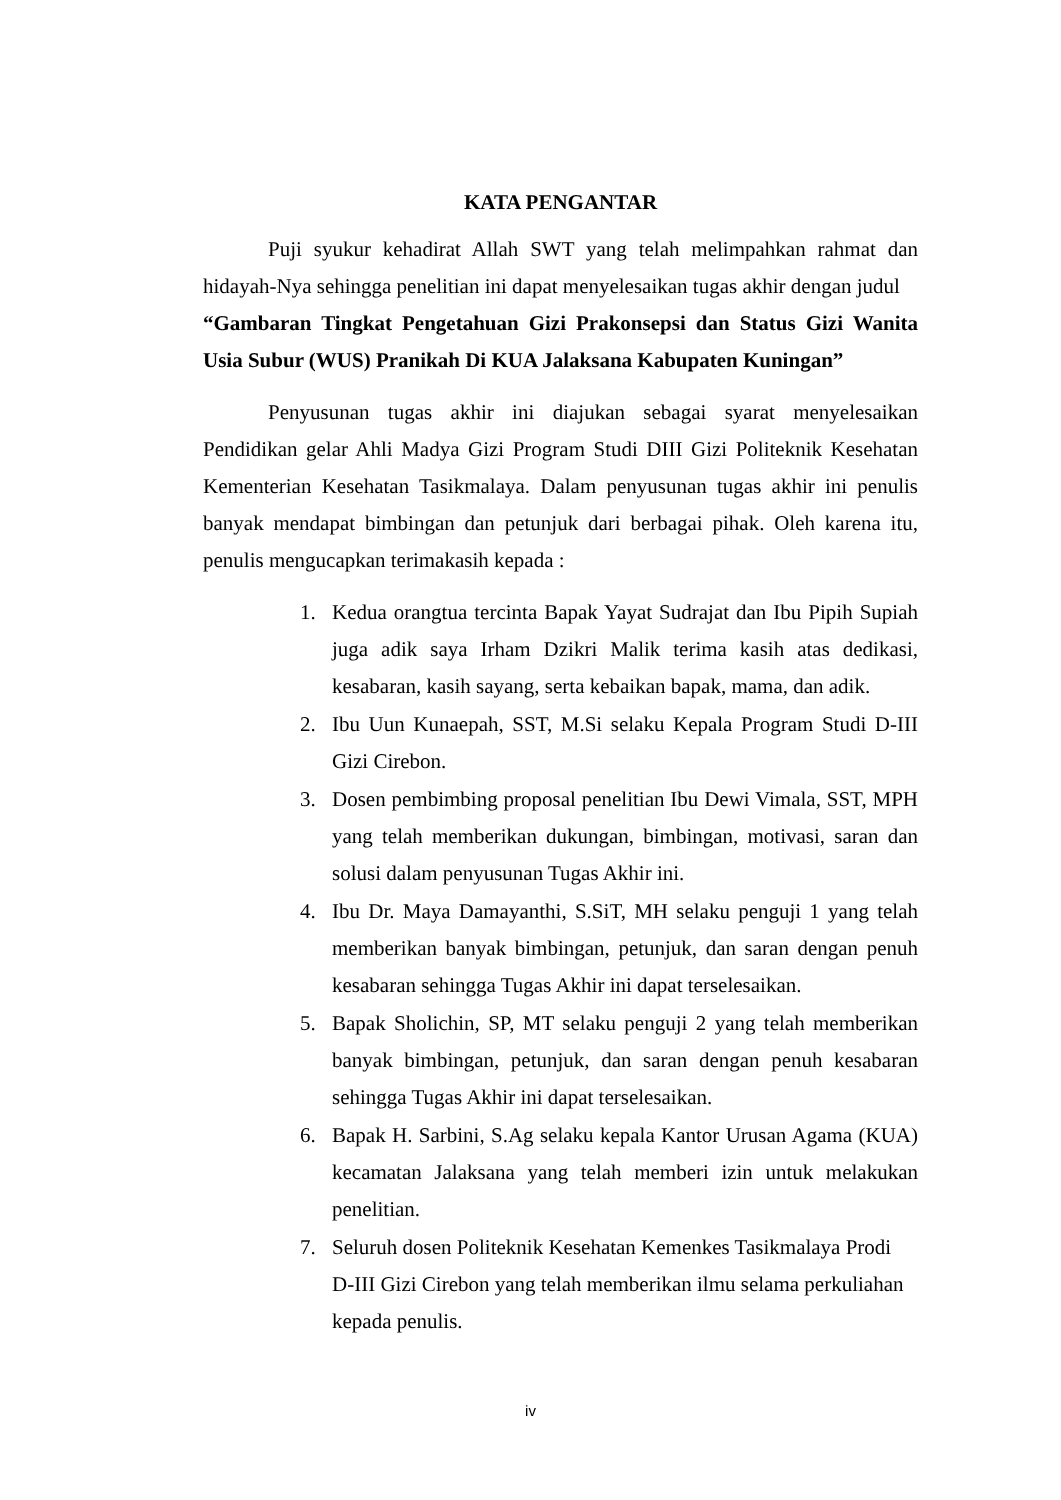KATA PENGANTAR
Puji syukur kehadirat Allah SWT yang telah melimpahkan rahmat dan hidayah-Nya sehingga penelitian ini dapat menyelesaikan tugas akhir dengan judul
“Gambaran Tingkat Pengetahuan Gizi Prakonsepsi dan Status Gizi Wanita Usia Subur (WUS) Pranikah Di KUA Jalaksana Kabupaten Kuningan”
Penyusunan tugas akhir ini diajukan sebagai syarat menyelesaikan Pendidikan gelar Ahli Madya Gizi Program Studi DIII Gizi Politeknik Kesehatan Kementerian Kesehatan Tasikmalaya. Dalam penyusunan tugas akhir ini penulis banyak mendapat bimbingan dan petunjuk dari berbagai pihak. Oleh karena itu, penulis mengucapkan terimakasih kepada :
1. Kedua orangtua tercinta Bapak Yayat Sudrajat dan Ibu Pipih Supiah juga adik saya Irham Dzikri Malik terima kasih atas dedikasi, kesabaran, kasih sayang, serta kebaikan bapak, mama, dan adik.
2. Ibu Uun Kunaepah, SST, M.Si selaku Kepala Program Studi D-III Gizi Cirebon.
3. Dosen pembimbing proposal penelitian Ibu Dewi Vimala, SST, MPH yang telah memberikan dukungan, bimbingan, motivasi, saran dan solusi dalam penyusunan Tugas Akhir ini.
4. Ibu Dr. Maya Damayanthi, S.SiT, MH selaku penguji 1 yang telah memberikan banyak bimbingan, petunjuk, dan saran dengan penuh kesabaran sehingga Tugas Akhir ini dapat terselesaikan.
5. Bapak Sholichin, SP, MT selaku penguji 2 yang telah memberikan banyak bimbingan, petunjuk, dan saran dengan penuh kesabaran sehingga Tugas Akhir ini dapat terselesaikan.
6. Bapak H. Sarbini, S.Ag selaku kepala Kantor Urusan Agama (KUA) kecamatan Jalaksana yang telah memberi izin untuk melakukan penelitian.
7. Seluruh dosen Politeknik Kesehatan Kemenkes Tasikmalaya Prodi D-III Gizi Cirebon yang telah memberikan ilmu selama perkuliahan kepada penulis.
iv